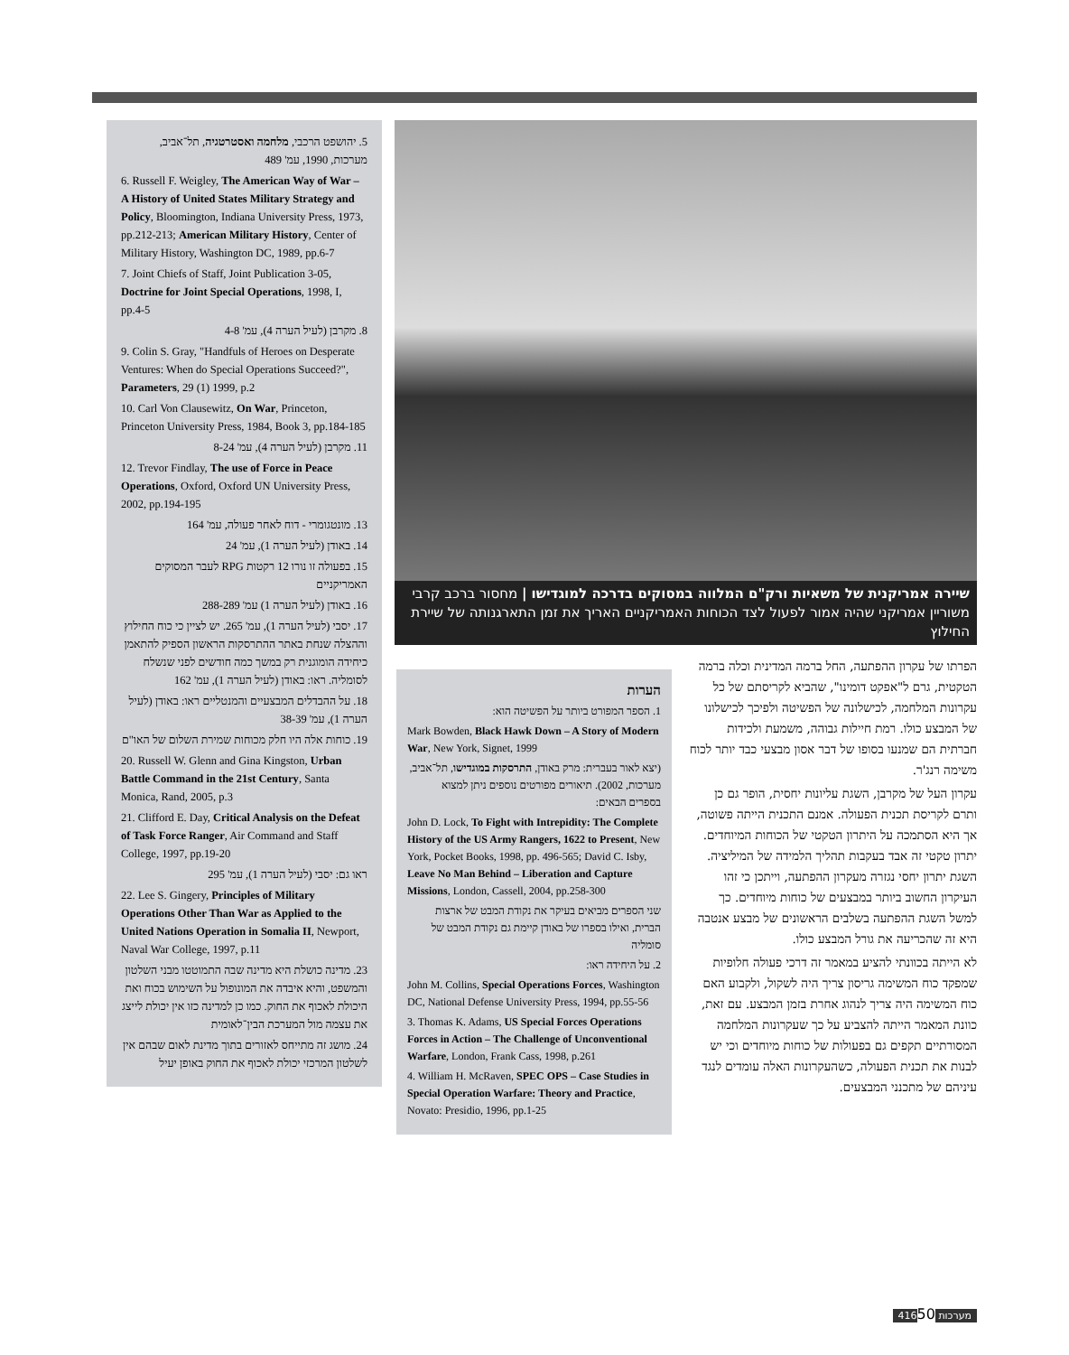שיירה אמריקנית של משאיות ורק"ם המלווה במסוקים בדרכה למוגדישו | מחסור ברכב קרבי משוריין אמריקני שהיה אמור לפעול לצד הכוחות האמריקניים האריך את זמן התארגנותה של שיירת החילוץ
הפרתו של עקרון ההפתעה, החל ברמה המדינית וכלה ברמה הטקטית, גרם ל"אפקט דומינו", שהביא לקריסתם של כל עקרונות המלחמה, לכישלונה של הפשיטה ולפיכך לכישלונו של המבצע כולו. רמת חיילות גבוהה, משמעת ולכידות חברתית הם שמנעו בסופו של דבר אסון מבצעי כבד יותר לכוח משימה רנג'ר.
עקרון העל של מקרבן, השגת עליונות יחסית, הופר גם כן ותרם לקריסת תכנית הפעולה. אמנם התכנית הייתה פשוטה, אך היא הסתמכה על היתרון הטקטי של הכוחות המיוחדים. יתרון טקטי זה אבד בעקבות תהליך הלמידה של המיליציה. השגת יתרון יחסי נגזרה מעקרון ההפתעה, וייתכן כי זהו העיקרון החשוב ביותר במבצעים של כוחות מיוחדים. כך למשל השגת ההפתעה בשלבים הראשונים של מבצע אנטבה היא זה שהכריעה את גורל המבצע כולו.
לא הייתה בכוונתי להציע במאמר זה דרכי פעולה חלופיות שמפקד כוח המשימה גריסון צריך היה לשקול, ולקבוע האם כוח המשימה היה צריך לנהוג אחרת בזמן המבצע. עם זאת, כוונת המאמר הייתה להצביע על כך שעקרונות המלחמה המסורתיים תקפים גם בפעולות של כוחות מיוחדים וכי יש לבנות את תכנית הפעולה, כשהעקרונות האלה עומדים לנגד עיניהם של מתכנני המבצעים.
הערות
1. הספר המפורט ביותר על הפשיטה הוא:
Mark Bowden, Black Hawk Down – A Story of Modern War, New York, Signet, 1999
(יצא לאור בעברית: מרק באודן, התרסקות במוגדישו, תל־אביב, מערכות, 2002). תיאורים מפורטים נוספים ניתן למצוא בספרים הבאים:
John D. Lock, To Fight with Intrepidity: The Complete History of the US Army Rangers, 1622 to Present, New York, Pocket Books, 1998, pp. 496-565; David C. Isby, Leave No Man Behind – Liberation and Capture Missions, London, Cassell, 2004, pp.258-300
שני הספרים מביאים בעיקר את נקודת המבט של ארצות הברית, ואילו בספרו של באודן קיימת גם נקודת המבט של סומליה
2. על היחידה ראו:
John M. Collins, Special Operations Forces, Washington DC, National Defense University Press, 1994, pp.55-56
3. Thomas K. Adams, US Special Forces Operations Forces in Action – The Challenge of Unconventional Warfare, London, Frank Cass, 1998, p.261
4. William H. McRaven, SPEC OPS – Case Studies in Special Operation Warfare: Theory and Practice, Novato: Presidio, 1996, pp.1-25
5. יהושפט הרכבי, מלחמה ואסטרטגיה, תל־אביב, מערכות, 1990, עמ' 489
6. Russell F. Weigley, The American Way of War – A History of United States Military Strategy and Policy, Bloomington, Indiana University Press, 1973, pp.212-213; American Military History, Center of Military History, Washington DC, 1989, pp.6-7
7. Joint Chiefs of Staff, Joint Publication 3-05, Doctrine for Joint Special Operations, 1998, I, pp.4-5
8. מקרבן (לעיל הערה 4), עמ' 4-8
9. Colin S. Gray, "Handfuls of Heroes on Desperate Ventures: When do Special Operations Succeed?", Parameters, 29 (1) 1999, p.2
10. Carl Von Clausewitz, On War, Princeton, Princeton University Press, 1984, Book 3, pp.184-185
11. מקרבן (לעיל הערה 4), עמ' 8-24
12. Trevor Findlay, The use of Force in Peace Operations, Oxford, Oxford UN University Press, 2002, pp.194-195
13. מונטגומרי - דוח לאחר פעולה, עמ' 164
14. באודן (לעיל הערה 1), עמ' 24
15. בפעולה זו נורו 12 רקטות RPG לעבר המסוקים האמריקניים
16. באודן (לעיל הערה 1) עמ' 288-289
17. יסבי (לעיל הערה 1), עמ' 265. יש לציין כי כוח החילוץ וההצלה שנחת באתר ההתרסקות הראשון הספיק להתאמן כיחידה הומוגנית רק במשך כמה חודשים לפני שנשלח לסומליה. ראו: באודן (לעיל הערה 1), עמ' 162
18. על ההבדלים המבצעיים והמנטליים ראו: באודן (לעיל הערה 1), עמ' 38-39
19. כוחות אלה היו חלק מכוחות שמירת השלום של האו"ם
20. Russell W. Glenn and Gina Kingston, Urban Battle Command in the 21st Century, Santa Monica, Rand, 2005, p.3
21. Clifford E. Day, Critical Analysis on the Defeat of Task Force Ranger, Air Command and Staff College, 1997, pp.19-20
ראו גם: יסבי (לעיל הערה 1), עמ' 295
22. Lee S. Gingery, Principles of Military Operations Other Than War as Applied to the United Nations Operation in Somalia II, Newport, Naval War College, 1997, p.11
23. מדינה כושלת היא מדינה שבה התמוטטו מבני השלטון והמשפט, והיא איבדה את המונופול על השימוש בכוח ואת היכולת לאכוף את החוק. כמו כן למדינה כזו אין יכולת לייצג את עצמה מול המערכת הבין־לאומית
24. מושג זה מתייחס לאזורים בתוך מדינת לאום שבהם אין לשלטון המרכזי יכולת לאכוף את החוק באופן יעיל
מערכות 416 50